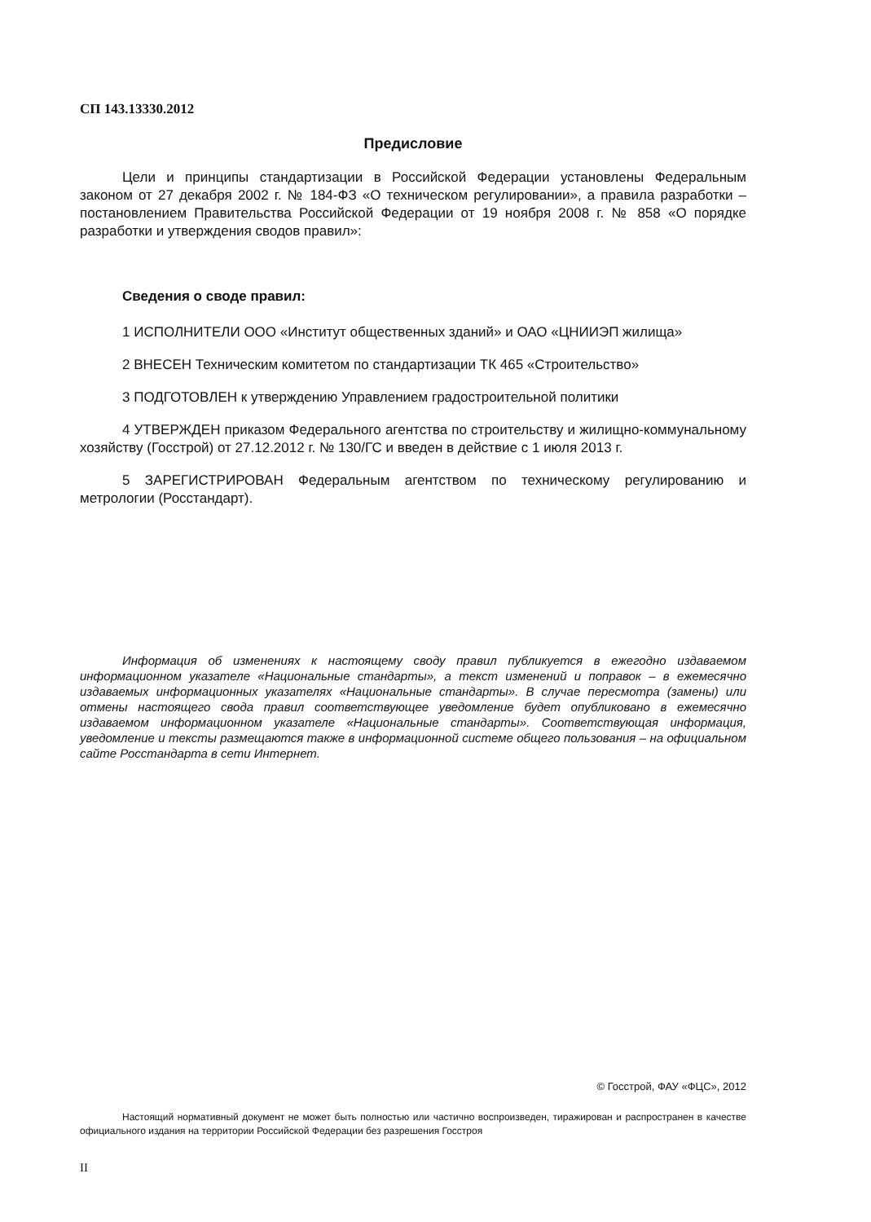СП 143.13330.2012
Предисловие
Цели и принципы стандартизации в Российской Федерации установлены Федеральным законом от 27 декабря 2002 г. № 184-ФЗ «О техническом регулировании», а правила разработки – постановлением Правительства Российской Федерации от 19 ноября 2008 г. № 858 «О порядке разработки и утверждения сводов правил»:
Сведения о своде правил:
1 ИСПОЛНИТЕЛИ ООО «Институт общественных зданий» и ОАО «ЦНИИЭП жилища»
2 ВНЕСЕН Техническим комитетом по стандартизации ТК 465 «Строительство»
3 ПОДГОТОВЛЕН к утверждению Управлением градостроительной политики
4 УТВЕРЖДЕН приказом Федерального агентства по строительству и жилищно-коммунальному хозяйству (Госстрой) от 27.12.2012 г. № 130/ГС и введен в действие с 1 июля 2013 г.
5 ЗАРЕГИСТРИРОВАН Федеральным агентством по техническому регулированию и метрологии (Росстандарт).
Информация об изменениях к настоящему своду правил публикуется в ежегодно издаваемом информационном указателе «Национальные стандарты», а текст изменений и поправок – в ежемесячно издаваемых информационных указателях «Национальные стандарты». В случае пересмотра (замены) или отмены настоящего свода правил соответствующее уведомление будет опубликовано в ежемесячно издаваемом информационном указателе «Национальные стандарты». Соответствующая информация, уведомление и тексты размещаются также в информационной системе общего пользования – на официальном сайте Росстандарта в сети Интернет.
© Госстрой, ФАУ «ФЦС», 2012
Настоящий нормативный документ не может быть полностью или частично воспроизведен, тиражирован и распространен в качестве официального издания на территории Российской Федерации без разрешения Госстроя
II